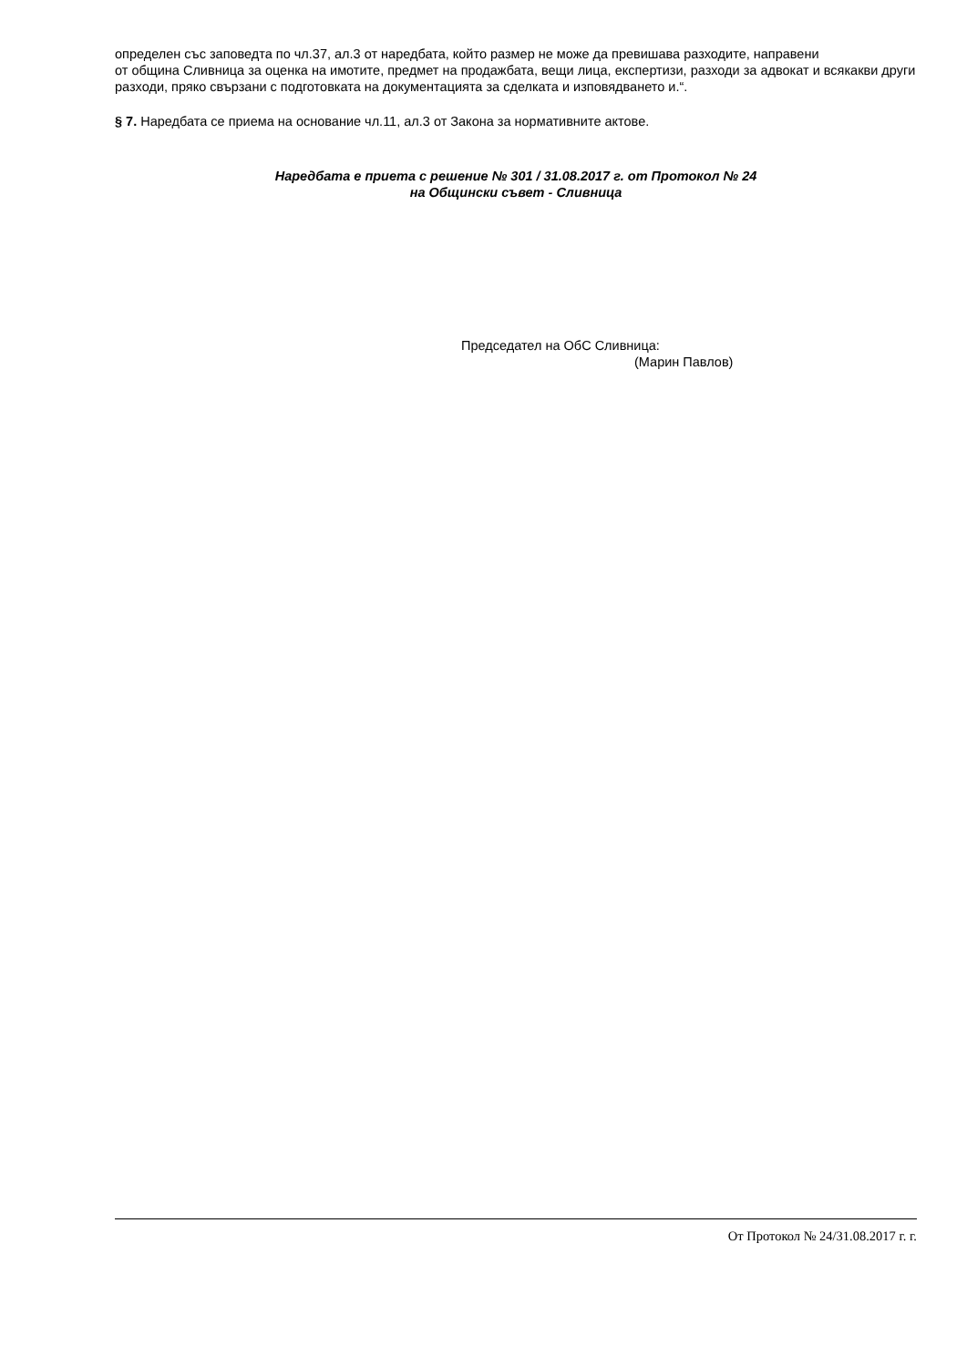определен със заповедта по чл.37, ал.3 от наредбата, който размер не може да превишава разходите, направени
от община Сливница за оценка на имотите, предмет на продажбата, вещи лица, експертизи, разходи за адвокат и всякакви други разходи, пряко свързани с подготовката на документацията за сделката и изповядването и.“.
§ 7. Наредбата се приема на основание чл.11, ал.3 от Закона за нормативните актове.
Наредбата е приета с решение № 301 / 31.08.2017 г. от Протокол № 24
на Общински съвет - Сливница
Председател на ОбС Сливница:
(Марин Павлов)
От Протокол № 24/31.08.2017 г. г.